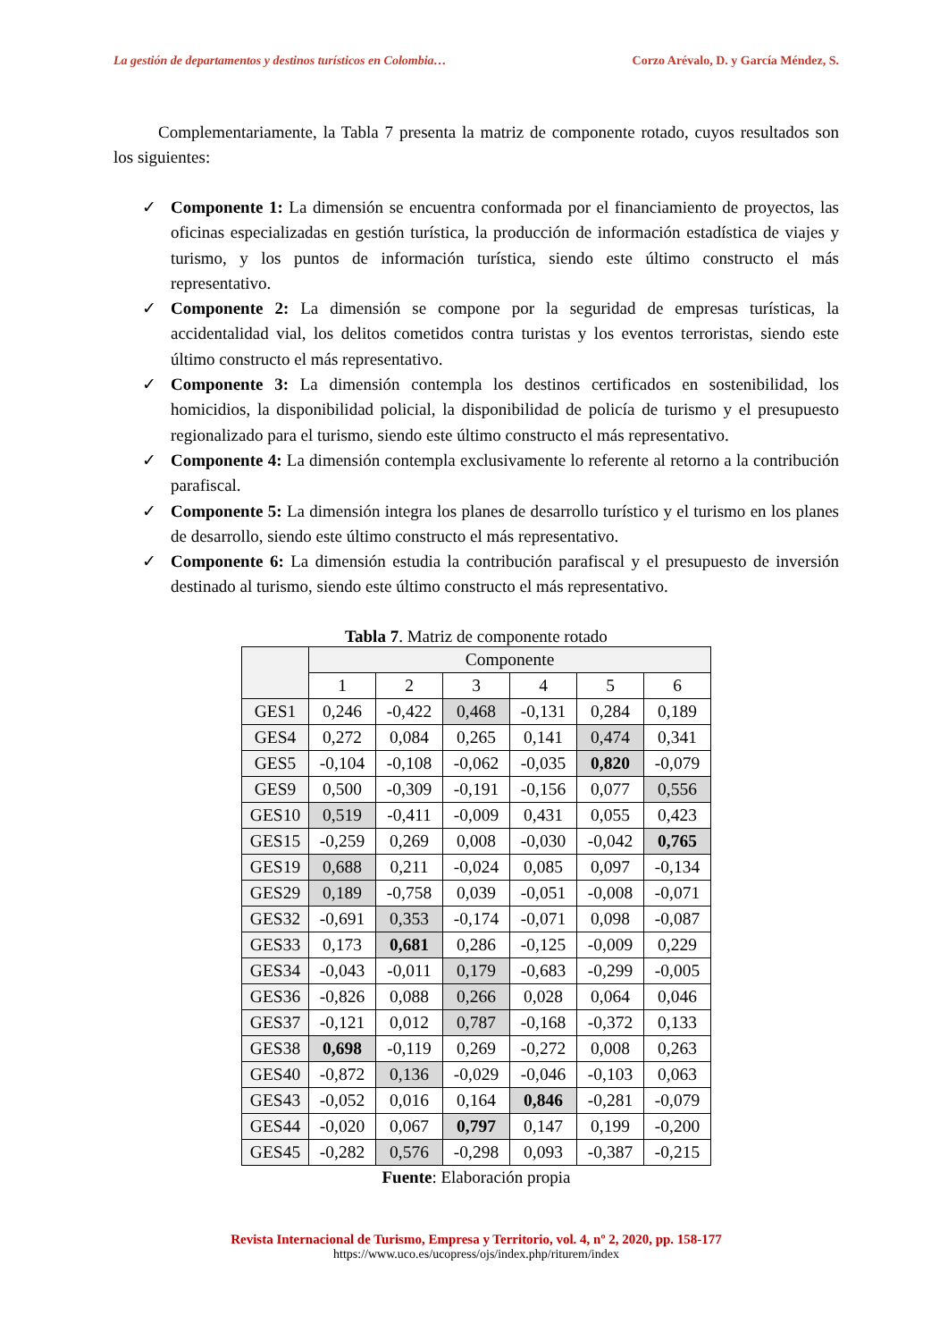La gestión de departamentos y destinos turísticos en Colombia… Corzo Arévalo, D. y García Méndez, S.
Complementariamente, la Tabla 7 presenta la matriz de componente rotado, cuyos resultados son los siguientes:
✓ Componente 1: La dimensión se encuentra conformada por el financiamiento de proyectos, las oficinas especializadas en gestión turística, la producción de información estadística de viajes y turismo, y los puntos de información turística, siendo este último constructo el más representativo.
✓ Componente 2: La dimensión se compone por la seguridad de empresas turísticas, la accidentalidad vial, los delitos cometidos contra turistas y los eventos terroristas, siendo este último constructo el más representativo.
✓ Componente 3: La dimensión contempla los destinos certificados en sostenibilidad, los homicidios, la disponibilidad policial, la disponibilidad de policía de turismo y el presupuesto regionalizado para el turismo, siendo este último constructo el más representativo.
✓ Componente 4: La dimensión contempla exclusivamente lo referente al retorno a la contribución parafiscal.
✓ Componente 5: La dimensión integra los planes de desarrollo turístico y el turismo en los planes de desarrollo, siendo este último constructo el más representativo.
✓ Componente 6: La dimensión estudia la contribución parafiscal y el presupuesto de inversión destinado al turismo, siendo este último constructo el más representativo.
Tabla 7. Matriz de componente rotado
| | Componente | | | | | |
| --- | --- | --- | --- | --- | --- | --- |
| | 1 | 2 | 3 | 4 | 5 | 6 |
| GES1 | 0,246 | -0,422 | 0,468 | -0,131 | 0,284 | 0,189 |
| GES4 | 0,272 | 0,084 | 0,265 | 0,141 | 0,474 | 0,341 |
| GES5 | -0,104 | -0,108 | -0,062 | -0,035 | 0,820 | -0,079 |
| GES9 | 0,500 | -0,309 | -0,191 | -0,156 | 0,077 | 0,556 |
| GES10 | 0,519 | -0,411 | -0,009 | 0,431 | 0,055 | 0,423 |
| GES15 | -0,259 | 0,269 | 0,008 | -0,030 | -0,042 | 0,765 |
| GES19 | 0,688 | 0,211 | -0,024 | 0,085 | 0,097 | -0,134 |
| GES29 | 0,189 | -0,758 | 0,039 | -0,051 | -0,008 | -0,071 |
| GES32 | -0,691 | 0,353 | -0,174 | -0,071 | 0,098 | -0,087 |
| GES33 | 0,173 | 0,681 | 0,286 | -0,125 | -0,009 | 0,229 |
| GES34 | -0,043 | -0,011 | 0,179 | -0,683 | -0,299 | -0,005 |
| GES36 | -0,826 | 0,088 | 0,266 | 0,028 | 0,064 | 0,046 |
| GES37 | -0,121 | 0,012 | 0,787 | -0,168 | -0,372 | 0,133 |
| GES38 | 0,698 | -0,119 | 0,269 | -0,272 | 0,008 | 0,263 |
| GES40 | -0,872 | 0,136 | -0,029 | -0,046 | -0,103 | 0,063 |
| GES43 | -0,052 | 0,016 | 0,164 | 0,846 | -0,281 | -0,079 |
| GES44 | -0,020 | 0,067 | 0,797 | 0,147 | 0,199 | -0,200 |
| GES45 | -0,282 | 0,576 | -0,298 | 0,093 | -0,387 | -0,215 |
Fuente: Elaboración propia
Revista Internacional de Turismo, Empresa y Territorio, vol. 4, nº 2, 2020, pp. 158-177
https://www.uco.es/ucopress/ojs/index.php/riturem/index